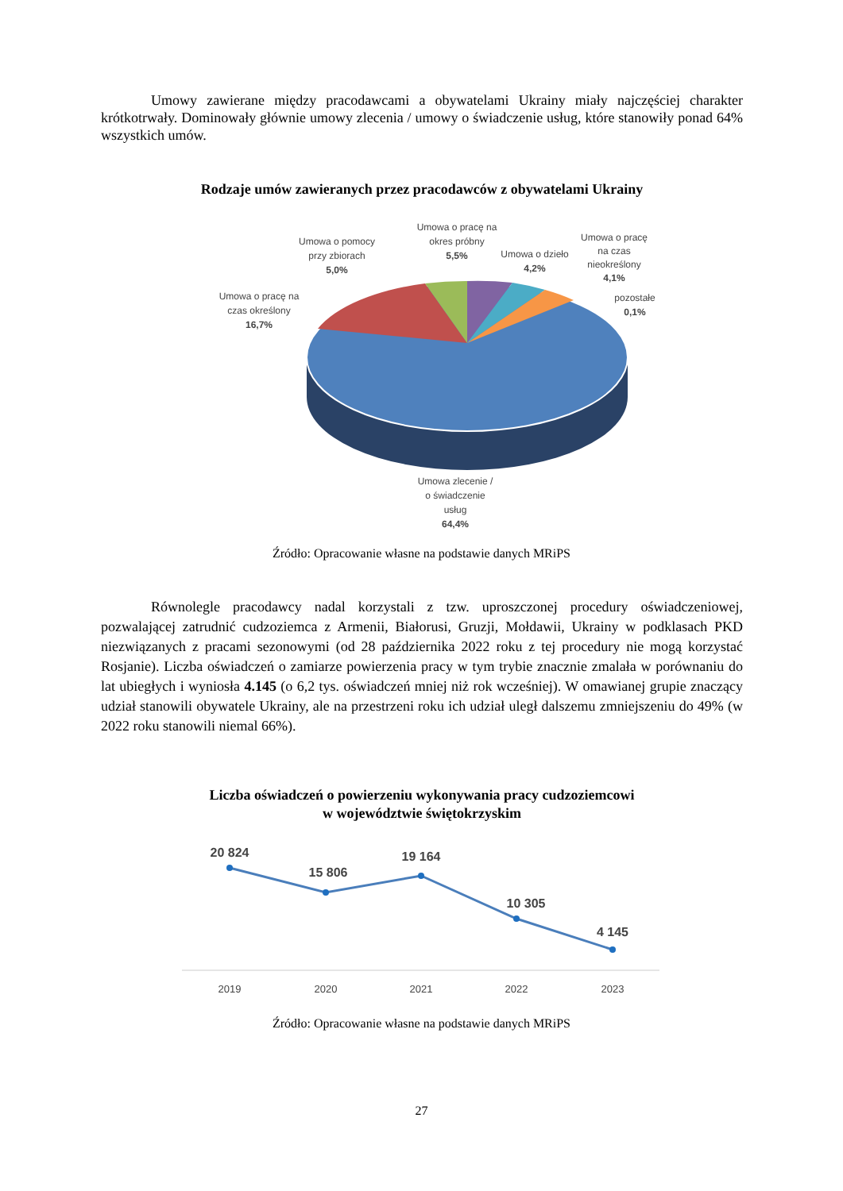Umowy zawierane między pracodawcami a obywatelami Ukrainy miały najczęściej charakter krótkotrwały. Dominowały głównie umowy zlecenia / umowy o świadczenie usług, które stanowiły ponad 64% wszystkich umów.
Rodzaje umów zawieranych przez pracodawców z obywatelami Ukrainy
Umowa o pracę na
okres próbny
5,5%
Umowa o pomocy
przy zbiorach
5,0%
Umowa o dzieło
4,2%
Umowa o pracę
na czas
nieokreślony
4,1%
pozostałe
0,1%
Umowa o pracę na
czas określony
16,7%
Umowa zlecenie /
o świadczenie
usług
64,4%
Źródło: Opracowanie własne na podstawie danych MRiPS
Równolegle pracodawcy nadal korzystali z tzw. uproszczonej procedury oświadczeniowej, pozwalającej zatrudnić cudzoziemca z Armenii, Białorusi, Gruzji, Mołdawii, Ukrainy w podklasach PKD niezwiązanych z pracami sezonowymi (od 28 października 2022 roku z tej procedury nie mogą korzystać Rosjanie). Liczba oświadczeń o zamiarze powierzenia pracy w tym trybie znacznie zmalała w porównaniu do lat ubiegłych i wyniosła 4.145 (o 6,2 tys. oświadczeń mniej niż rok wcześniej). W omawianej grupie znaczący udział stanowili obywatele Ukrainy, ale na przestrzeni roku ich udział uległ dalszemu zmniejszeniu do 49% (w 2022 roku stanowili niemal 66%).
Liczba oświadczeń o powierzeniu wykonywania pracy cudzoziemcowi
w województwie świętokrzyskim
20 824
15 806
19 164
10 305
4 145
2019
2020
2021
2022
2023
Źródło: Opracowanie własne na podstawie danych MRiPS
27